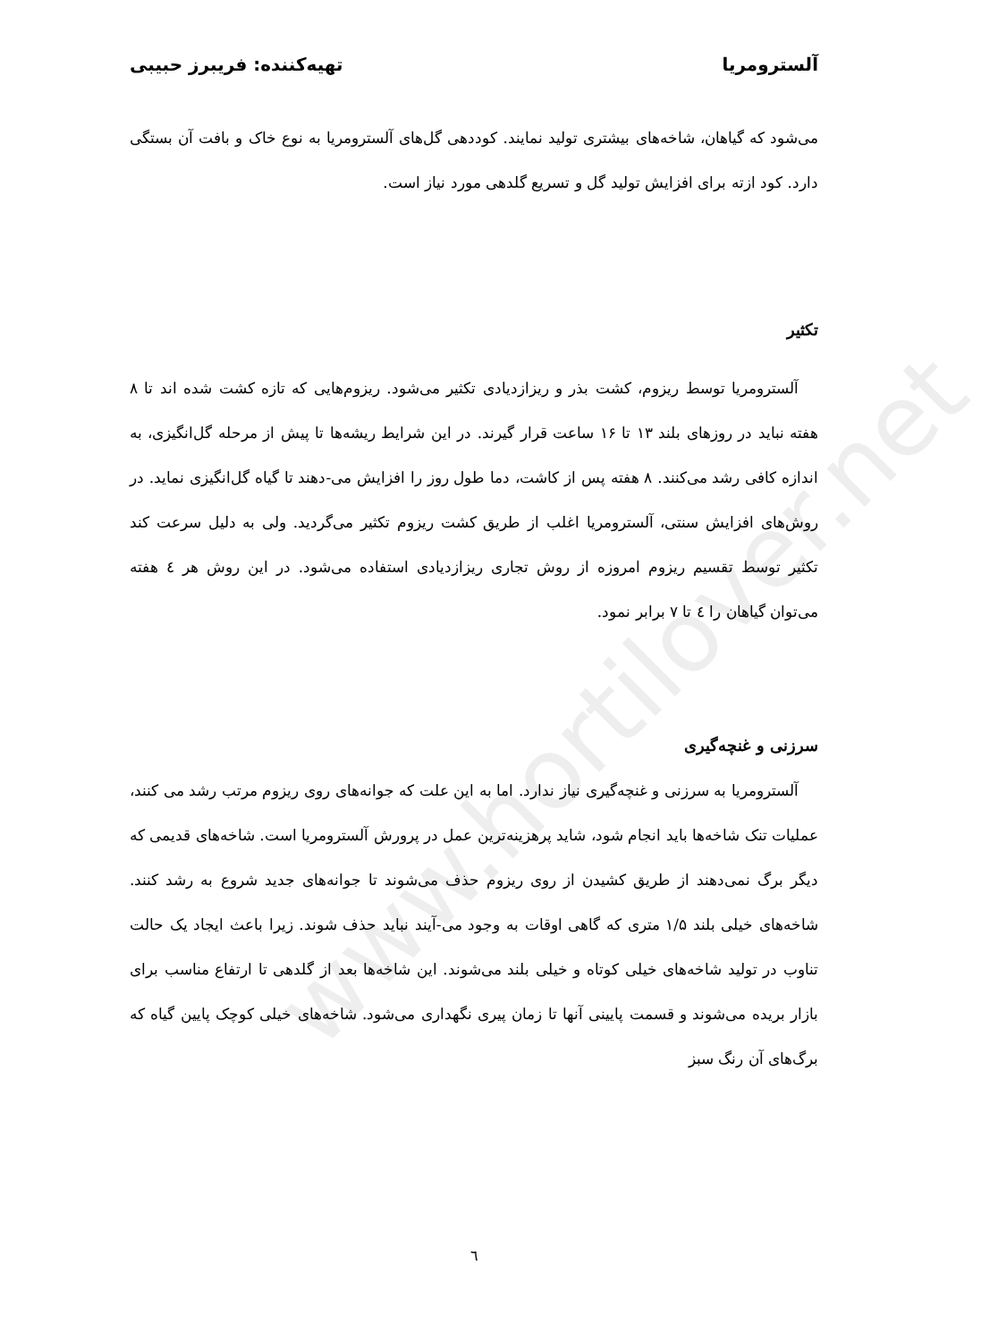www.hortilover.net
آلسترومریا تهیه‌کننده: فریبرز حبیبی
می‌شود که گیاهان، شاخه‌های بیشتری تولید نمایند. کوددهی گل‌های آلسترومریا به نوع خاک و بافت آن بستگی دارد. کود ازته برای افزایش تولید گل و تسریع گلدهی مورد نیاز است.
تکثیر
آلسترومریا توسط ریزوم، کشت بذر و ریزازدیادی تکثیر می‌شود. ریزوم‌هایی که تازه کشت شده اند تا ۸ هفته نباید در روزهای بلند ۱۳ تا ۱۶ ساعت قرار گیرند. در این شرایط ریشه‌ها تا پیش از مرحله گل‌انگیزی، به اندازه کافی رشد می‌کنند. ۸ هفته پس از کاشت، دما طول روز را افزایش می-دهند تا گیاه گل‌انگیزی نماید. در روش‌های افزایش سنتی، آلسترومریا اغلب از طریق کشت ریزوم تکثیر می‌گردید. ولی به دلیل سرعت کند تکثیر توسط تقسیم ریزوم امروزه از روش تجاری ریزازدیادی استفاده می‌شود. در این روش هر ٤ هفته می‌توان گیاهان را ٤ تا ۷ برابر نمود.
سرزنی و غنچه‌گیری
آلسترومریا به سرزنی و غنچه‌گیری نیاز ندارد. اما به این علت که جوانه‌های روی ریزوم مرتب رشد می کنند، عملیات تنک شاخه‌ها باید انجام شود، شاید پرهزینه‌ترین عمل در پرورش آلسترومریا است. شاخه‌های قدیمی که دیگر برگ نمی‌دهند از طریق کشیدن از روی ریزوم حذف می‌شوند تا جوانه‌های جدید شروع به رشد کنند. شاخه‌های خیلی بلند ۱/۵ متری که گاهی اوقات به وجود می-آیند نباید حذف شوند. زیرا باعث ایجاد یک حالت تناوب در تولید شاخه‌های خیلی کوتاه و خیلی بلند می‌شوند. این شاخه‌ها بعد از گلدهی تا ارتفاع مناسب برای بازار بریده می‌شوند و قسمت پایینی آنها تا زمان پیری نگهداری می‌شود. شاخه‌های خیلی کوچک پایین گیاه که برگ‌های آن رنگ سبز
٦